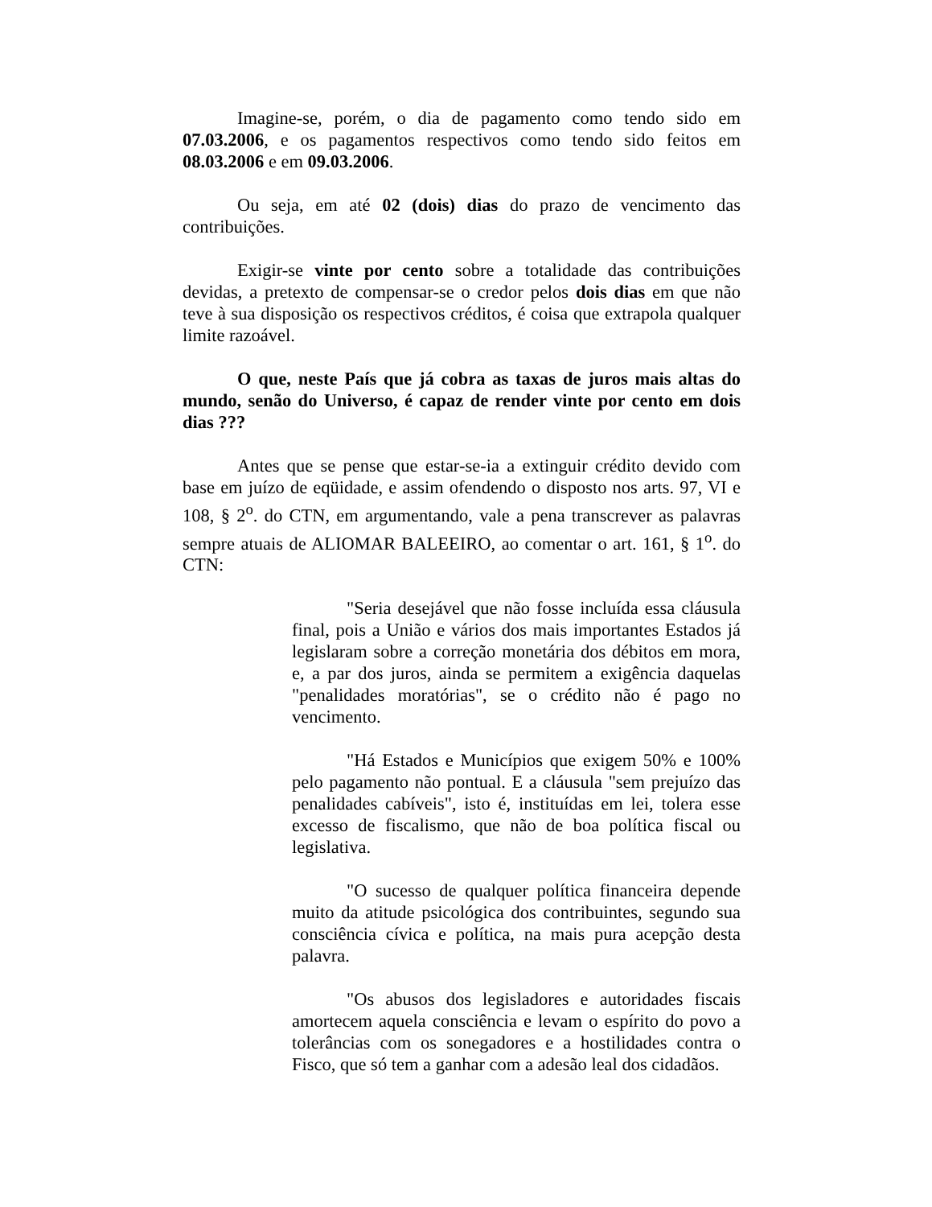Imagine-se, porém, o dia de pagamento como tendo sido em 07.03.2006, e os pagamentos respectivos como tendo sido feitos em 08.03.2006 e em 09.03.2006.
Ou seja, em até 02 (dois) dias do prazo de vencimento das contribuições.
Exigir-se vinte por cento sobre a totalidade das contribuições devidas, a pretexto de compensar-se o credor pelos dois dias em que não teve à sua disposição os respectivos créditos, é coisa que extrapola qualquer limite razoável.
O que, neste País que já cobra as taxas de juros mais altas do mundo, senão do Universo, é capaz de render vinte por cento em dois dias ???
Antes que se pense que estar-se-ia a extinguir crédito devido com base em juízo de eqüidade, e assim ofendendo o disposto nos arts. 97, VI e 108, § 2<sup>o</sup>. do CTN, em argumentando, vale a pena transcrever as palavras sempre atuais de ALIOMAR BALEEIRO, ao comentar o art. 161, § 1<sup>o</sup>. do CTN:
"Seria desejável que não fosse incluída essa cláusula final, pois a União e vários dos mais importantes Estados já legislaram sobre a correção monetária dos débitos em mora, e, a par dos juros, ainda se permitem a exigência daquelas "penalidades moratórias", se o crédito não é pago no vencimento.
"Há Estados e Municípios que exigem 50% e 100% pelo pagamento não pontual. E a cláusula "sem prejuízo das penalidades cabíveis", isto é, instituídas em lei, tolera esse excesso de fiscalismo, que não de boa política fiscal ou legislativa.
"O sucesso de qualquer política financeira depende muito da atitude psicológica dos contribuintes, segundo sua consciência cívica e política, na mais pura acepção desta palavra.
"Os abusos dos legisladores e autoridades fiscais amortecem aquela consciência e levam o espírito do povo a tolerâncias com os sonegadores e a hostilidades contra o Fisco, que só tem a ganhar com a adesão leal dos cidadãos.